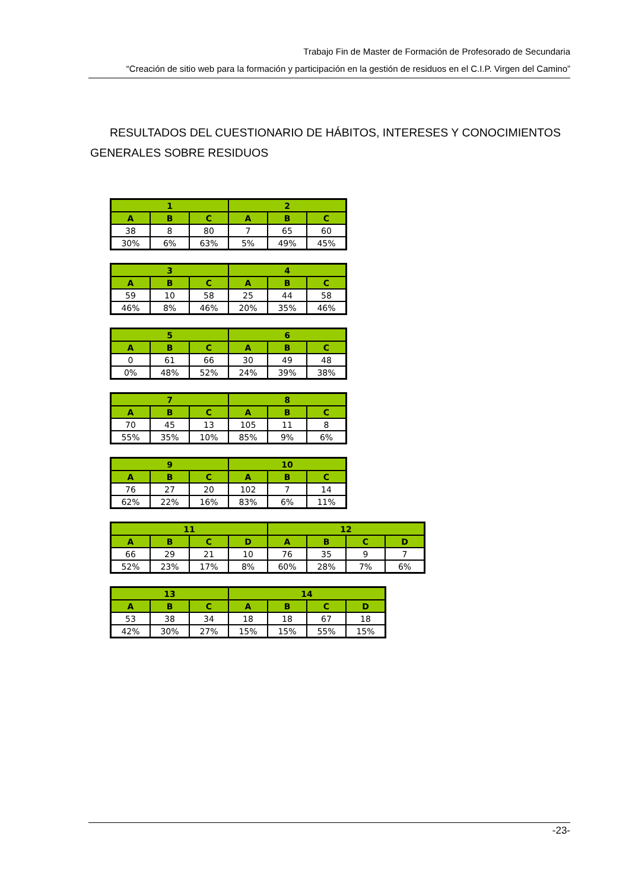Trabajo Fin de Master de Formación de Profesorado de Secundaria
“Creación de sitio web para la formación y participación en la gestión de residuos en el C.I.P. Virgen del Camino”
RESULTADOS DEL CUESTIONARIO DE HÁBITOS, INTERESES Y CONOCIMIENTOS GENERALES SOBRE RESIDUOS
| 1 | | | 2 | | |
| --- | --- | --- | --- | --- | --- |
| A | B | C | A | B | C |
| 38 | 8 | 80 | 7 | 65 | 60 |
| 30% | 6% | 63% | 5% | 49% | 45% |
| 3 | | | 4 | | |
| --- | --- | --- | --- | --- | --- |
| A | B | C | A | B | C |
| 59 | 10 | 58 | 25 | 44 | 58 |
| 46% | 8% | 46% | 20% | 35% | 46% |
| 5 | | | 6 | | |
| --- | --- | --- | --- | --- | --- |
| A | B | C | A | B | C |
| 0 | 61 | 66 | 30 | 49 | 48 |
| 0% | 48% | 52% | 24% | 39% | 38% |
| 7 | | | 8 | | |
| --- | --- | --- | --- | --- | --- |
| A | B | C | A | B | C |
| 70 | 45 | 13 | 105 | 11 | 8 |
| 55% | 35% | 10% | 85% | 9% | 6% |
| 9 | | | 10 | | |
| --- | --- | --- | --- | --- | --- |
| A | B | C | A | B | C |
| 76 | 27 | 20 | 102 | 7 | 14 |
| 62% | 22% | 16% | 83% | 6% | 11% |
| 11 | | | | 12 | | | |
| --- | --- | --- | --- | --- | --- | --- | --- |
| A | B | C | D | A | B | C | D |
| 66 | 29 | 21 | 10 | 76 | 35 | 9 | 7 |
| 52% | 23% | 17% | 8% | 60% | 28% | 7% | 6% |
| 13 | | | 14 | | | |
| --- | --- | --- | --- | --- | --- | --- |
| A | B | C | A | B | C | D |
| 53 | 38 | 34 | 18 | 18 | 67 | 18 |
| 42% | 30% | 27% | 15% | 15% | 55% | 15% |
-23-